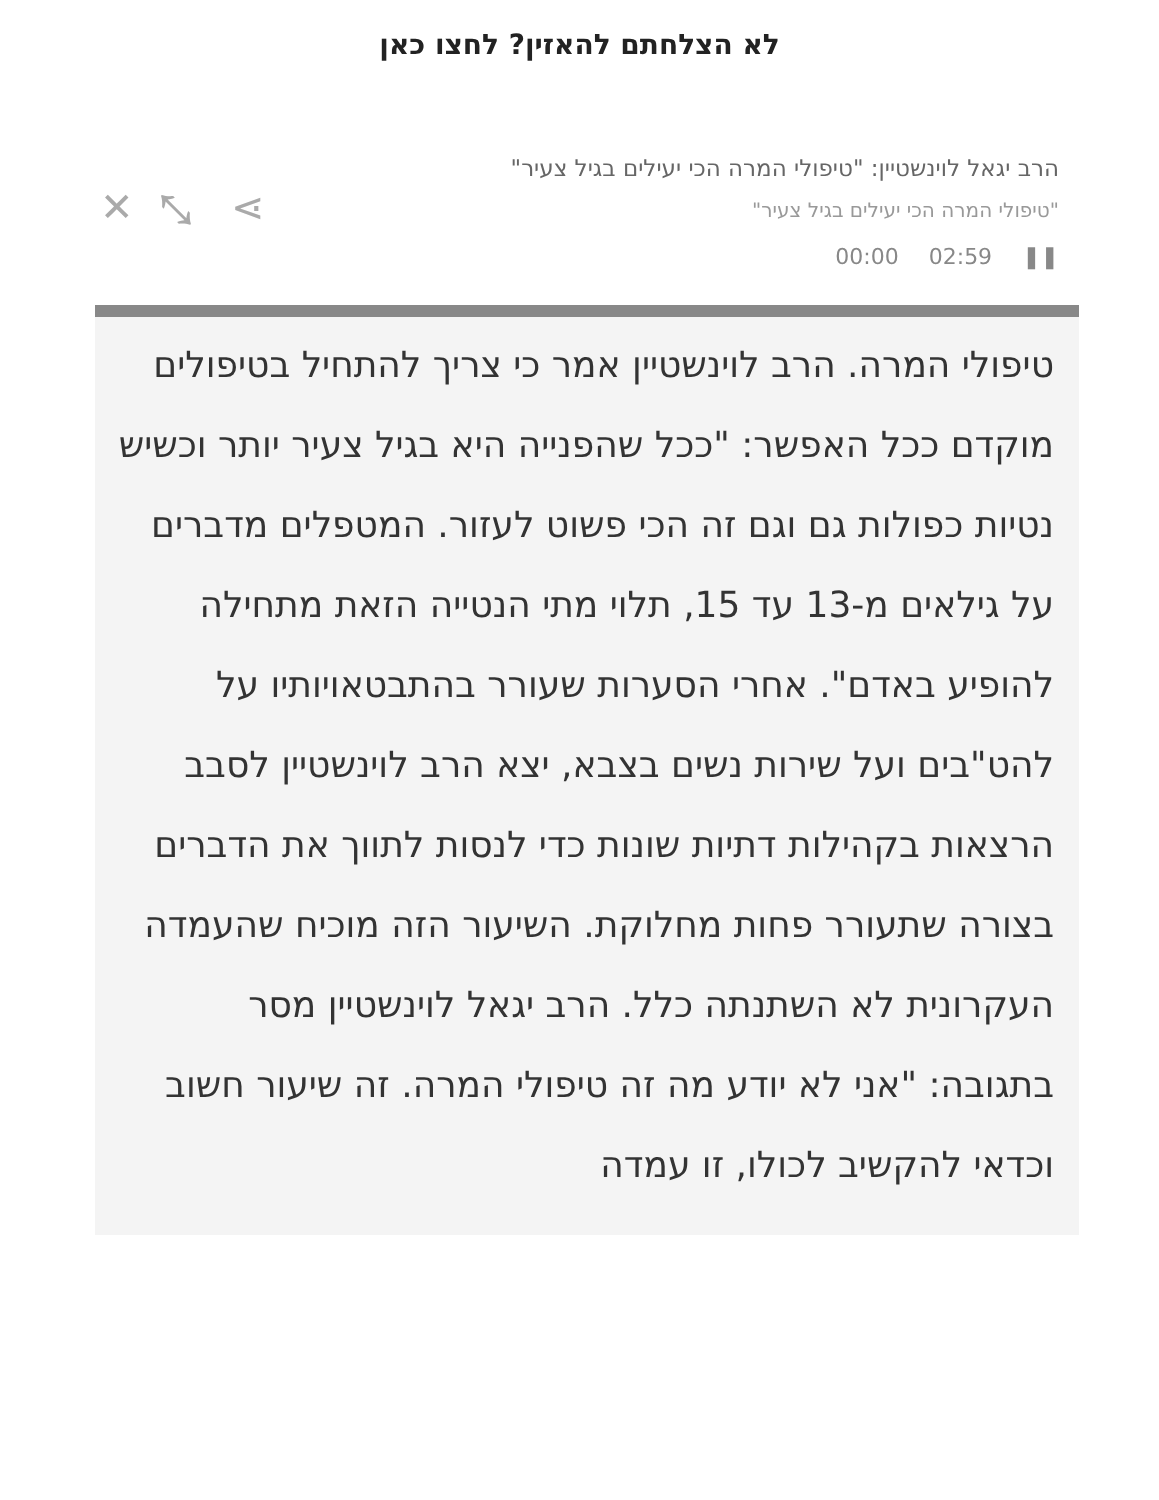לא הצלחתם להאזין? לחצו כאן
הרב יגאל לוינשטיין: "טיפולי המרה הכי יעילים בגיל צעיר"
"טיפולי המרה הכי יעילים בגיל צעיר"
❚❚ 02:59 00:00
✕ ⤡ ⋖
טיפולי המרה. הרב לוינשטיין אמר כי צריך להתחיל בטיפולים מוקדם ככל האפשר: "ככל שהפנייה היא בגיל צעיר יותר וכשיש נטיות כפולות גם וגם זה הכי פשוט לעזור. המטפלים מדברים על גילאים מ-13 עד 15, תלוי מתי הנטייה הזאת מתחילה להופיע באדם". אחרי הסערות שעורר בהתבטאויותיו על להט"בים ועל שירות נשים בצבא, יצא הרב לוינשטיין לסבב הרצאות בקהילות דתיות שונות כדי לנסות לתווך את הדברים בצורה שתעורר פחות מחלוקת. השיעור הזה מוכיח שהעמדה העקרונית לא השתנתה כלל. הרב יגאל לוינשטיין מסר בתגובה: "אני לא יודע מה זה טיפולי המרה. זה שיעור חשוב וכדאי להקשיב לכולו, זו עמדה